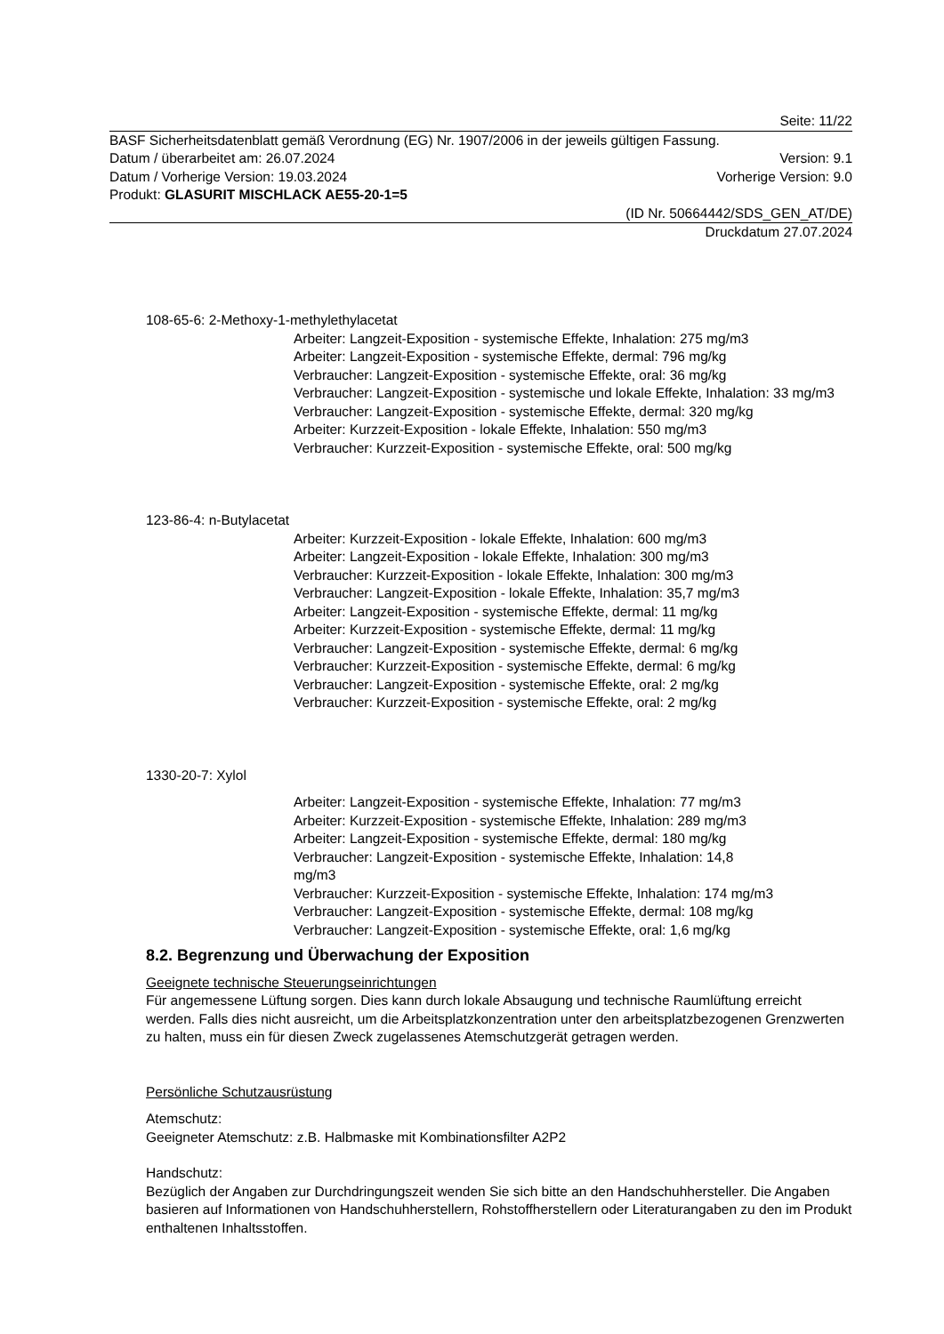Seite: 11/22
BASF Sicherheitsdatenblatt gemäß Verordnung (EG) Nr. 1907/2006 in der jeweils gültigen Fassung.
Datum / überarbeitet am: 26.07.2024 Version: 9.1
Datum / Vorherige Version: 19.03.2024 Vorherige Version: 9.0
Produkt: GLASURIT MISCHLACK AE55-20-1=5
(ID Nr. 50664442/SDS_GEN_AT/DE)
Druckdatum 27.07.2024
108-65-6: 2-Methoxy-1-methylethylacetat
Arbeiter: Langzeit-Exposition - systemische Effekte, Inhalation: 275 mg/m3
Arbeiter: Langzeit-Exposition - systemische Effekte, dermal: 796 mg/kg
Verbraucher: Langzeit-Exposition - systemische Effekte, oral: 36 mg/kg
Verbraucher: Langzeit-Exposition - systemische und lokale Effekte, Inhalation: 33 mg/m3
Verbraucher: Langzeit-Exposition - systemische Effekte, dermal: 320 mg/kg
Arbeiter: Kurzzeit-Exposition - lokale Effekte, Inhalation: 550 mg/m3
Verbraucher: Kurzzeit-Exposition - systemische Effekte, oral: 500 mg/kg
123-86-4: n-Butylacetat
Arbeiter: Kurzzeit-Exposition - lokale Effekte, Inhalation: 600 mg/m3
Arbeiter: Langzeit-Exposition - lokale Effekte, Inhalation: 300 mg/m3
Verbraucher: Kurzzeit-Exposition - lokale Effekte, Inhalation: 300 mg/m3
Verbraucher: Langzeit-Exposition - lokale Effekte, Inhalation: 35,7 mg/m3
Arbeiter: Langzeit-Exposition - systemische Effekte, dermal: 11 mg/kg
Arbeiter: Kurzzeit-Exposition - systemische Effekte, dermal: 11 mg/kg
Verbraucher: Langzeit-Exposition - systemische Effekte, dermal: 6 mg/kg
Verbraucher: Kurzzeit-Exposition - systemische Effekte, dermal: 6 mg/kg
Verbraucher: Langzeit-Exposition - systemische Effekte, oral: 2 mg/kg
Verbraucher: Kurzzeit-Exposition - systemische Effekte, oral: 2 mg/kg
1330-20-7: Xylol
Arbeiter: Langzeit-Exposition - systemische Effekte, Inhalation: 77 mg/m3
Arbeiter: Kurzzeit-Exposition - systemische Effekte, Inhalation: 289 mg/m3
Arbeiter: Langzeit-Exposition - systemische Effekte, dermal: 180 mg/kg
Verbraucher: Langzeit-Exposition - systemische Effekte, Inhalation: 14,8
mg/m3
Verbraucher: Kurzzeit-Exposition - systemische Effekte, Inhalation: 174 mg/m3
Verbraucher: Langzeit-Exposition - systemische Effekte, dermal: 108 mg/kg
Verbraucher: Langzeit-Exposition - systemische Effekte, oral: 1,6 mg/kg
8.2. Begrenzung und Überwachung der Exposition
Geeignete technische Steuerungseinrichtungen
Für angemessene Lüftung sorgen. Dies kann durch lokale Absaugung und technische Raumlüftung erreicht werden. Falls dies nicht ausreicht, um die Arbeitsplatzkonzentration unter den arbeitsplatzbezogenen Grenzwerten zu halten, muss ein für diesen Zweck zugelassenes Atemschutzgerät getragen werden.
Persönliche Schutzausrüstung
Atemschutz:
Geeigneter Atemschutz: z.B. Halbmaske mit Kombinationsfilter A2P2
Handschutz:
Bezüglich der Angaben zur Durchdringungszeit wenden Sie sich bitte an den Handschuhhersteller. Die Angaben basieren auf Informationen von Handschuhherstellern, Rohstoffherstellern oder Literaturangaben zu den im Produkt enthaltenen Inhaltsstoffen.